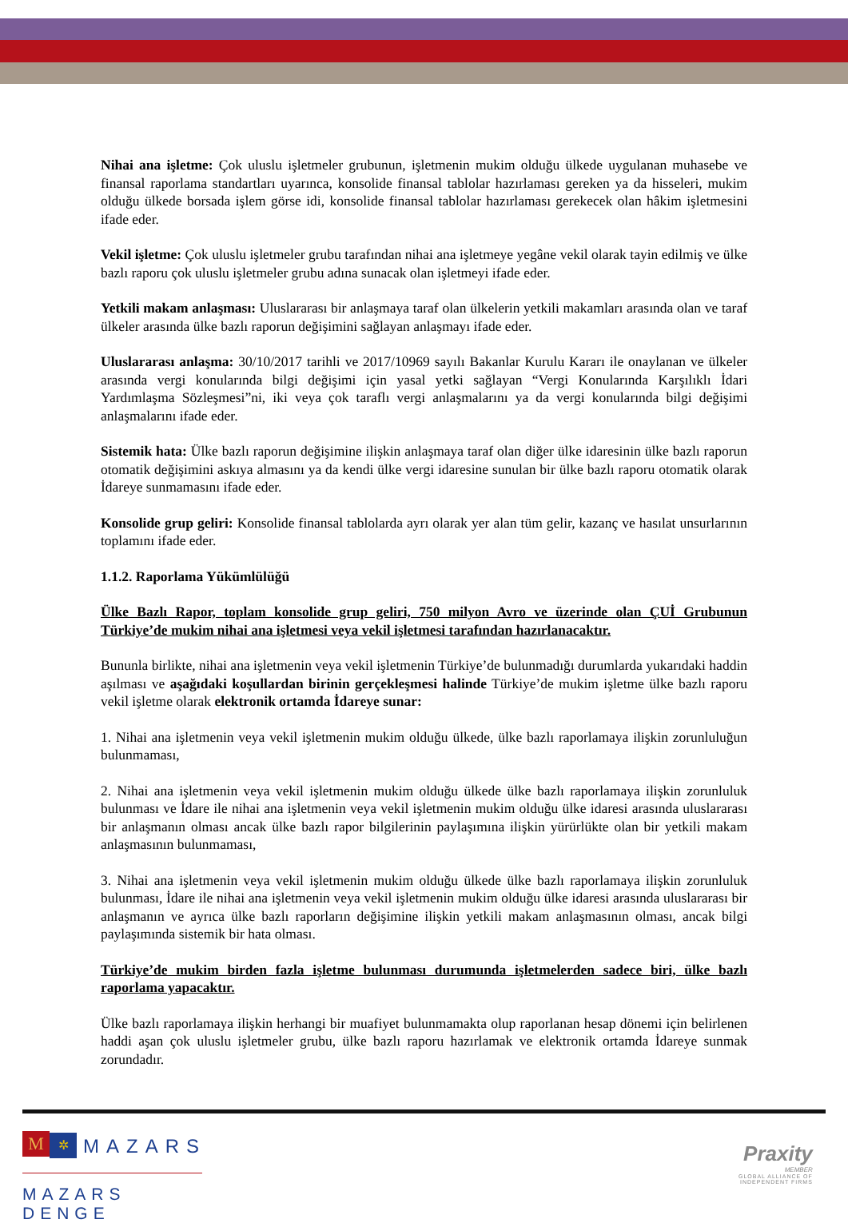Nihai ana işletme: Çok uluslu işletmeler grubunun, işletmenin mukim olduğu ülkede uygulanan muhasebe ve finansal raporlama standartları uyarınca, konsolide finansal tablolar hazırlaması gereken ya da hisseleri, mukim olduğu ülkede borsada işlem görse idi, konsolide finansal tablolar hazırlaması gerekecek olan hâkim işletmesini ifade eder.
Vekil işletme: Çok uluslu işletmeler grubu tarafından nihai ana işletmeye yegâne vekil olarak tayin edilmiş ve ülke bazlı raporu çok uluslu işletmeler grubu adına sunacak olan işletmeyi ifade eder.
Yetkili makam anlaşması: Uluslararası bir anlaşmaya taraf olan ülkelerin yetkili makamları arasında olan ve taraf ülkeler arasında ülke bazlı raporun değişimini sağlayan anlaşmayı ifade eder.
Uluslararası anlaşma: 30/10/2017 tarihli ve 2017/10969 sayılı Bakanlar Kurulu Kararı ile onaylanan ve ülkeler arasında vergi konularında bilgi değişimi için yasal yetki sağlayan “Vergi Konularında Karşılıklı İdari Yardımlaşma Sözleşmesi”ni, iki veya çok taraflı vergi anlaşmalarını ya da vergi konularında bilgi değişimi anlaşmalarını ifade eder.
Sistemik hata: Ülke bazlı raporun değişimine ilişkin anlaşmaya taraf olan diğer ülke idaresinin ülke bazlı raporun otomatik değişimini askıya almasını ya da kendi ülke vergi idaresine sunulan bir ülke bazlı raporu otomatik olarak İdareye sunmamasını ifade eder.
Konsolide grup geliri: Konsolide finansal tablolarda ayrı olarak yer alan tüm gelir, kazanç ve hasılat unsurlarının toplamını ifade eder.
1.1.2. Raporlama Yükümlülüğü
Ülke Bazlı Rapor, toplam konsolide grup geliri, 750 milyon Avro ve üzerinde olan ÇUİ Grubunun Türkiye’de mukim nihai ana işletmesi veya vekil işletmesi tarafından hazırlanacaktır.
Bununla birlikte, nihai ana işletmenin veya vekil işletmenin Türkiye’de bulunmadığı durumlarda yukarıdaki haddin aşılması ve aşağıdaki koşullardan birinin gerçekleşmesi halinde Türkiye’de mukim işletme ülke bazlı raporu vekil işletme olarak elektronik ortamda İdareye sunar:
1. Nihai ana işletmenin veya vekil işletmenin mukim olduğu ülkede, ülke bazlı raporlamaya ilişkin zorunluluğun bulunmaması,
2. Nihai ana işletmenin veya vekil işletmenin mukim olduğu ülkede ülke bazlı raporlamaya ilişkin zorunluluk bulunması ve İdare ile nihai ana işletmenin veya vekil işletmenin mukim olduğu ülke idaresi arasında uluslararası bir anlaşmanın olması ancak ülke bazlı rapor bilgilerinin paylaşımına ilişkin yürürlükte olan bir yetkili makam anlaşmasının bulunmaması,
3. Nihai ana işletmenin veya vekil işletmenin mukim olduğu ülkede ülke bazlı raporlamaya ilişkin zorunluluk bulunması, İdare ile nihai ana işletmenin veya vekil işletmenin mukim olduğu ülke idaresi arasında uluslararası bir anlaşmanın ve ayrıca ülke bazlı raporların değişimine ilişkin yetkili makam anlaşmasının olması, ancak bilgi paylaşımında sistemik bir hata olması.
Türkiye’de mukim birden fazla işletme bulunması durumunda işletmelerden sadece biri, ülke bazlı raporlama yapacaktır.
Ülke bazlı raporlamaya ilişkin herhangi bir muafiyet bulunmamakta olup raporlanan hesap dönemi için belirlenen haddi aşan çok uluslu işletmeler grubu, ülke bazlı raporu hazırlamak ve elektronik ortamda İdareye sunmak zorundadır.
M ✲ MAZARS
MAZARS DENGE
Praxity
MEMBER
GLOBAL ALLIANCE OF
INDEPENDENT FIRMS